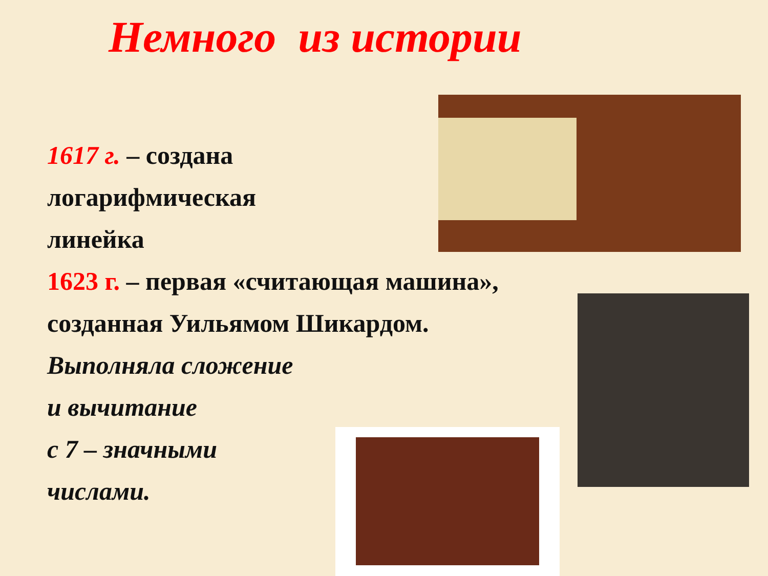Немного из истории
1617 г. – создана
логарифмическая
линейка
1623 г. – первая «считающая машина»,
созданная Уильямом Шикардом.
Выполняла сложение
и вычитание
с 7 – значными
числами.